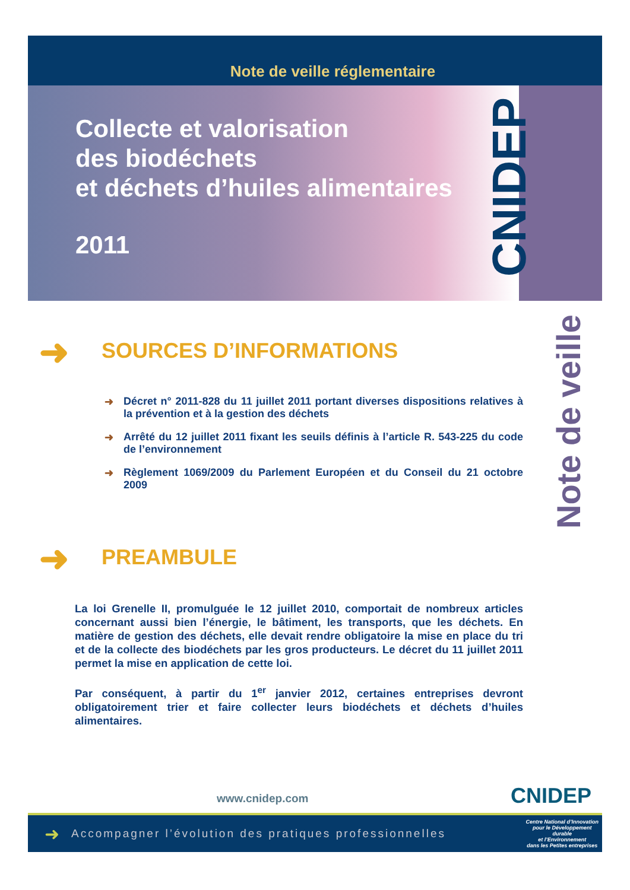Note de veille réglementaire
Collecte et valorisation
des biodéchets
et déchets d’huiles alimentaires
2011
CNIDEP
Note de veille
➜ SOURCES D’INFORMATIONS
➜ Décret n° 2011-828 du 11 juillet 2011 portant diverses dispositions relatives à la prévention et à la gestion des déchets
➜ Arrêté du 12 juillet 2011 fixant les seuils définis à l’article R. 543-225 du code de l’environnement
➜ Règlement 1069/2009 du Parlement Européen et du Conseil du 21 octobre 2009
➜ PREAMBULE
La loi Grenelle II, promulguée le 12 juillet 2010, comportait de nombreux articles concernant aussi bien l’énergie, le bâtiment, les transports, que les déchets. En matière de gestion des déchets, elle devait rendre obligatoire la mise en place du tri et de la collecte des biodéchets par les gros producteurs. Le décret du 11 juillet 2011 permet la mise en application de cette loi.
Par conséquent, à partir du 1<sup>er</sup> janvier 2012, certaines entreprises devront obligatoirement trier et faire collecter leurs biodéchets et déchets d’huiles alimentaires.
www.cnidep.com CNIDEP
➜ Accompagner l’évolution des pratiques professionnelles Centre National d’Innovation
pour le Développement durable
et l’Environnement
dans les Petites entreprises